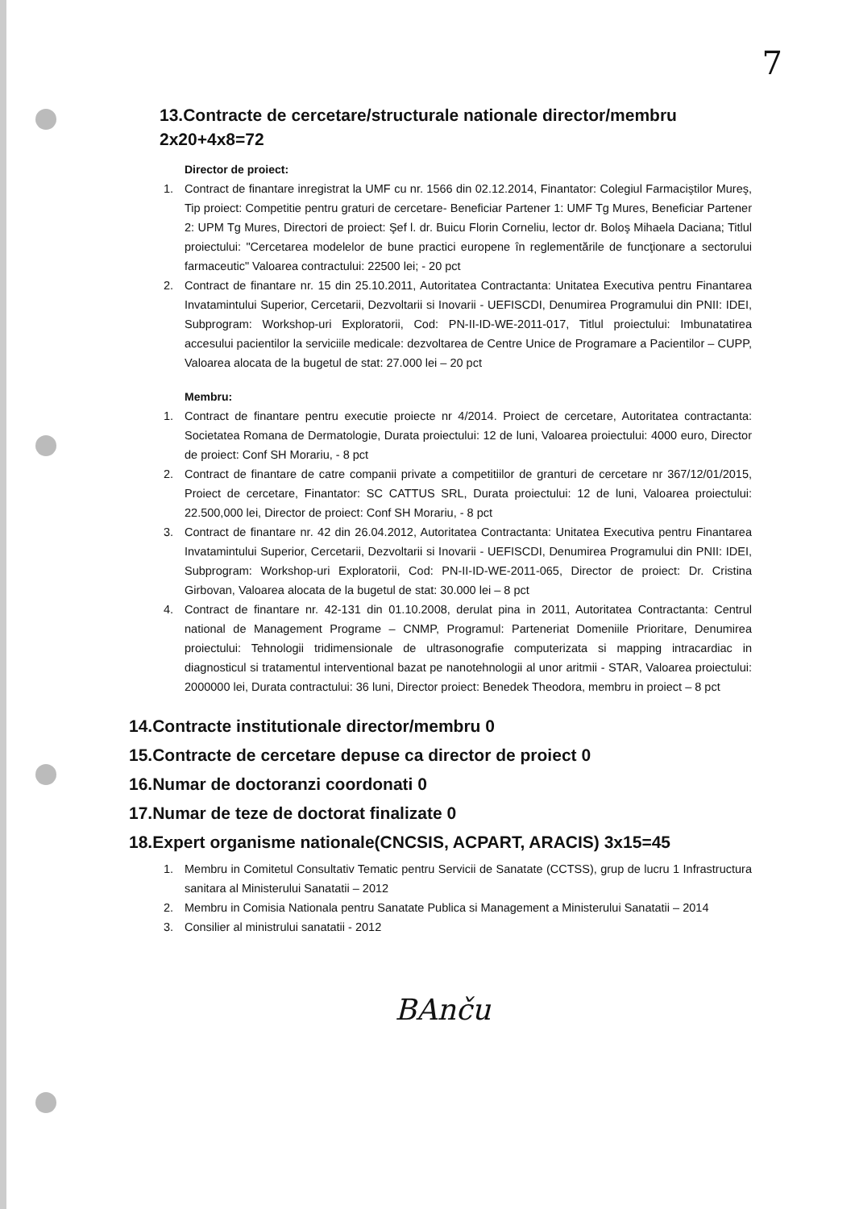7
13.Contracte de cercetare/structurale nationale director/membru
2x20+4x8=72
Director de proiect:
1. Contract de finantare inregistrat la UMF cu nr. 1566 din 02.12.2014, Finantator: Colegiul Farmaciştilor Mureş, Tip proiect: Competitie pentru graturi de cercetare- Beneficiar Partener 1: UMF Tg Mures, Beneficiar Partener 2: UPM Tg Mures, Directori de proiect: Şef l. dr. Buicu Florin Corneliu, lector dr. Boloş Mihaela Daciana; Titlul proiectului: "Cercetarea modelelor de bune practici europene în reglementările de funcţionare a sectorului farmaceutic" Valoarea contractului: 22500 lei; - 20 pct
2. Contract de finantare nr. 15 din 25.10.2011, Autoritatea Contractanta: Unitatea Executiva pentru Finantarea Invatamintului Superior, Cercetarii, Dezvoltarii si Inovarii - UEFISCDI, Denumirea Programului din PNII: IDEI, Subprogram: Workshop-uri Exploratorii, Cod: PN-II-ID-WE-2011-017, Titlul proiectului: Imbunatatirea accesului pacientilor la serviciile medicale: dezvoltarea de Centre Unice de Programare a Pacientilor – CUPP, Valoarea alocata de la bugetul de stat: 27.000 lei – 20 pct
Membru:
1. Contract de finantare pentru executie proiecte nr 4/2014. Proiect de cercetare, Autoritatea contractanta: Societatea Romana de Dermatologie, Durata proiectului: 12 de luni, Valoarea proiectului: 4000 euro, Director de proiect: Conf SH Morariu, - 8 pct
2. Contract de finantare de catre companii private a competitiilor de granturi de cercetare nr 367/12/01/2015, Proiect de cercetare, Finantator: SC CATTUS SRL, Durata proiectului: 12 de luni, Valoarea proiectului: 22.500,000 lei, Director de proiect: Conf SH Morariu, - 8 pct
3. Contract de finantare nr. 42 din 26.04.2012, Autoritatea Contractanta: Unitatea Executiva pentru Finantarea Invatamintului Superior, Cercetarii, Dezvoltarii si Inovarii - UEFISCDI, Denumirea Programului din PNII: IDEI, Subprogram: Workshop-uri Exploratorii, Cod: PN-II-ID-WE-2011-065, Director de proiect: Dr. Cristina Girbovan, Valoarea alocata de la bugetul de stat: 30.000 lei – 8 pct
4. Contract de finantare nr. 42-131 din 01.10.2008, derulat pina in 2011, Autoritatea Contractanta: Centrul national de Management Programe – CNMP, Programul: Parteneriat Domeniile Prioritare, Denumirea proiectului: Tehnologii tridimensionale de ultrasonografie computerizata si mapping intracardiac in diagnosticul si tratamentul interventional bazat pe nanotehnologii al unor aritmii - STAR, Valoarea proiectului: 2000000 lei, Durata contractului: 36 luni, Director proiect: Benedek Theodora, membru in proiect – 8 pct
14.Contracte institutionale director/membru 0
15.Contracte de cercetare depuse ca director de proiect 0
16.Numar de doctoranzi coordonati 0
17.Numar de teze de doctorat finalizate 0
18.Expert organisme nationale(CNCSIS, ACPART, ARACIS) 3x15=45
1. Membru in Comitetul Consultativ Tematic pentru Servicii de Sanatate (CCTSS), grup de lucru 1 Infrastructura sanitara al Ministerului Sanatatii – 2012
2. Membru in Comisia Nationala pentru Sanatate Publica si Management a Ministerului Sanatatii – 2014
3. Consilier al ministrului sanatatii - 2012
BAnču